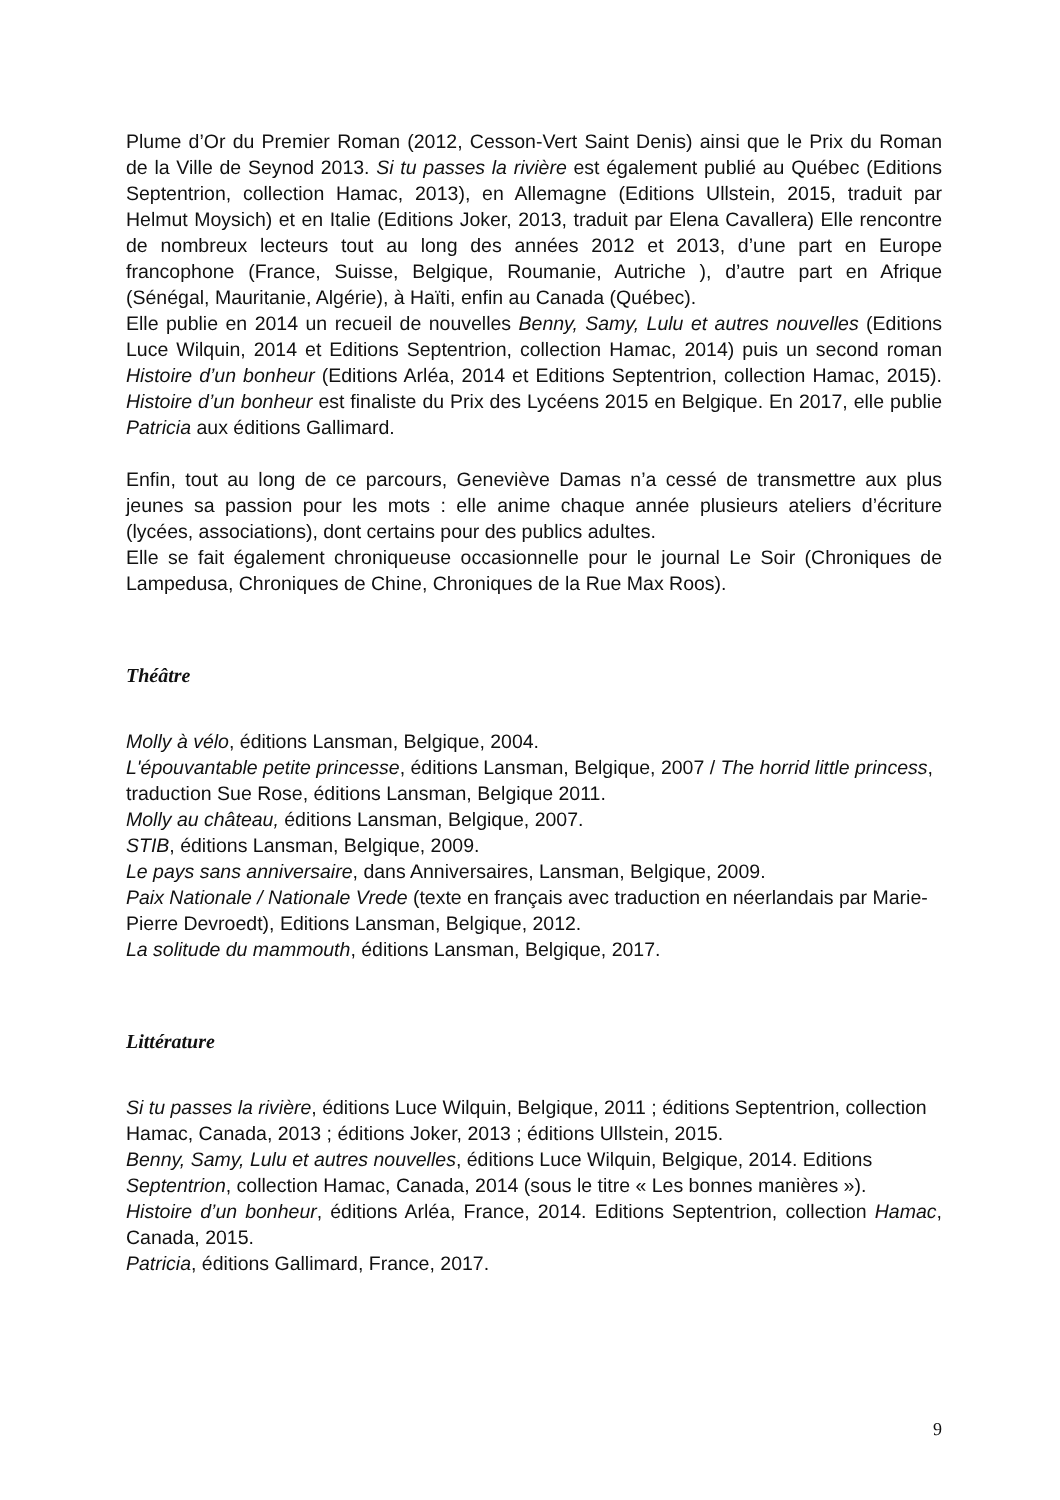Plume d’Or du Premier Roman (2012, Cesson-Vert Saint Denis) ainsi que le Prix du Roman de la Ville de Seynod 2013. Si tu passes la rivière est également publié au Québec (Editions Septentrion, collection Hamac, 2013), en Allemagne (Editions Ullstein, 2015, traduit par Helmut Moysich) et en Italie (Editions Joker, 2013, traduit par Elena Cavallera) Elle rencontre de nombreux lecteurs tout au long des années 2012 et 2013, d’une part en Europe francophone (France, Suisse, Belgique, Roumanie, Autriche ), d’autre part en Afrique (Sénégal, Mauritanie, Algérie), à Haïti, enfin au Canada (Québec).
Elle publie en 2014 un recueil de nouvelles Benny, Samy, Lulu et autres nouvelles (Editions Luce Wilquin, 2014 et Editions Septentrion, collection Hamac, 2014) puis un second roman Histoire d’un bonheur (Editions Arléa, 2014 et Editions Septentrion, collection Hamac, 2015). Histoire d’un bonheur est finaliste du Prix des Lycéens 2015 en Belgique. En 2017, elle publie Patricia aux éditions Gallimard.
Enfin, tout au long de ce parcours, Geneviève Damas n’a cessé de transmettre aux plus jeunes sa passion pour les mots : elle anime chaque année plusieurs ateliers d’écriture (lycées, associations), dont certains pour des publics adultes.
Elle se fait également chroniqueuse occasionnelle pour le journal Le Soir (Chroniques de Lampedusa, Chroniques de Chine, Chroniques de la Rue Max Roos).
Théâtre
Molly à vélo, éditions Lansman, Belgique, 2004.
L'épouvantable petite princesse, éditions Lansman, Belgique, 2007 / The horrid little princess, traduction Sue Rose, éditions Lansman, Belgique 2011.
Molly au château, éditions Lansman, Belgique, 2007.
STIB, éditions Lansman, Belgique, 2009.
Le pays sans anniversaire, dans Anniversaires, Lansman, Belgique, 2009.
Paix Nationale / Nationale Vrede (texte en français avec traduction en néerlandais par Marie-Pierre Devroedt), Editions Lansman, Belgique, 2012.
La solitude du mammouth, éditions Lansman, Belgique, 2017.
Littérature
Si tu passes la rivière, éditions Luce Wilquin, Belgique, 2011 ; éditions Septentrion, collection Hamac, Canada, 2013 ; éditions Joker, 2013 ; éditions Ullstein, 2015.
Benny, Samy, Lulu et autres nouvelles, éditions Luce Wilquin, Belgique, 2014. Editions Septentrion, collection Hamac, Canada, 2014 (sous le titre « Les bonnes manières »).
Histoire d’un bonheur, éditions Arléa, France, 2014. Editions Septentrion, collection Hamac, Canada, 2015.
Patricia, éditions Gallimard, France, 2017.
9